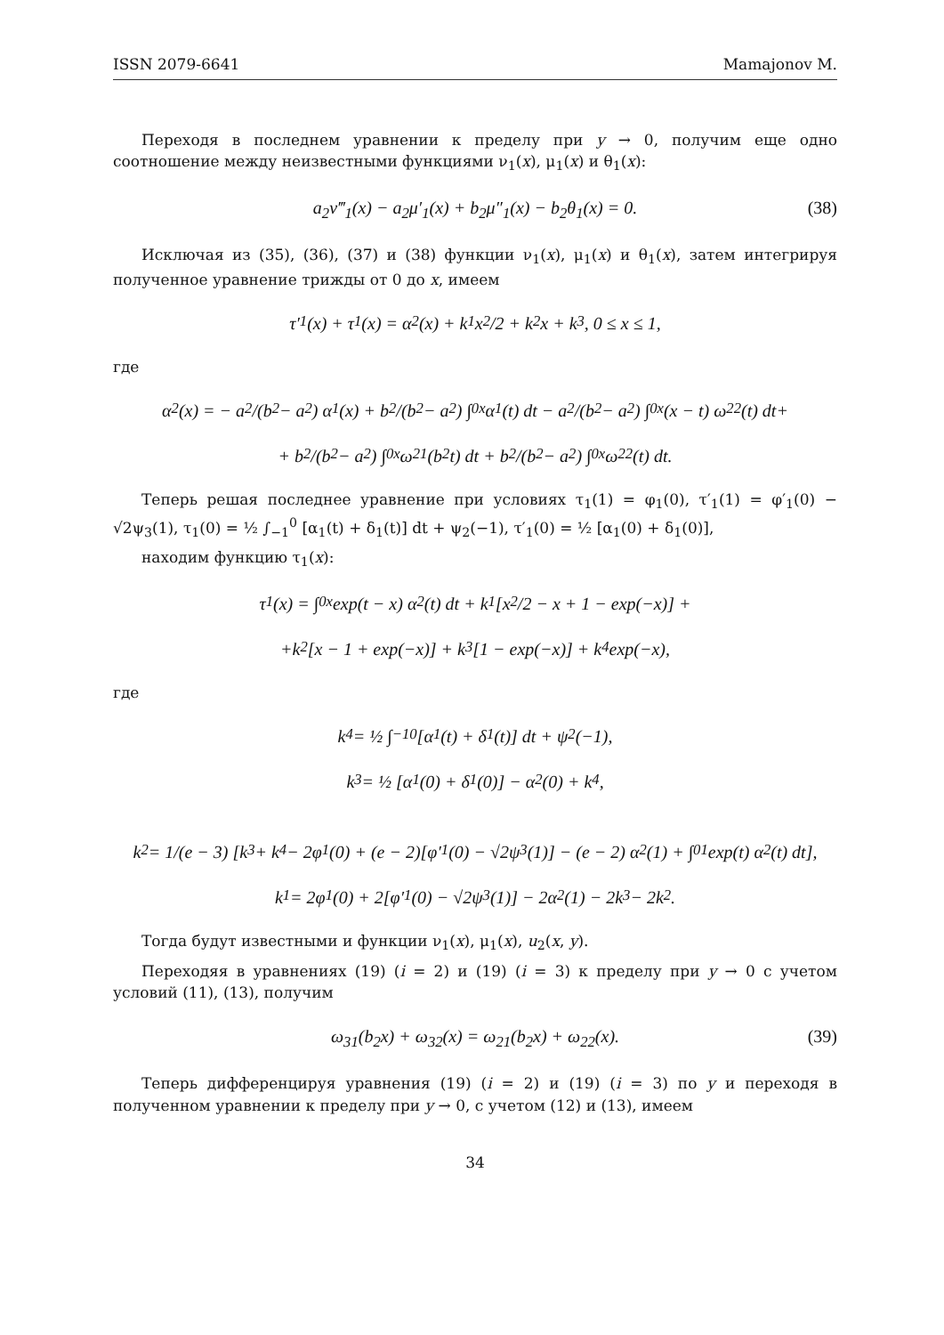ISSN 2079-6641 Mamajonov M.
Переходя в последнем уравнении к пределу при y → 0, получим еще одно соотношение между неизвестными функциями ν<sub>1</sub>(x), μ<sub>1</sub>(x) и θ<sub>1</sub>(x):
a<sub>2</sub>ν‴<sub>1</sub>(x) − a<sub>2</sub>μ′<sub>1</sub>(x) + b<sub>2</sub>μ″<sub>1</sub>(x) − b<sub>2</sub>θ<sub>1</sub>(x) = 0. (38)
Исключая из (35), (36), (37) и (38) функции ν<sub>1</sub>(x), μ<sub>1</sub>(x) и θ<sub>1</sub>(x), затем интегрируя полученное уравнение трижды от 0 до x, имеем
τ′<sub>1</sub>(x) + τ<sub>1</sub>(x) = α<sub>2</sub>(x) + k<sub>1</sub> x<sup>2</sup>/2 + k<sub>2</sub>x + k<sub>3</sub>, 0 ≤ x ≤ 1,
где
α<sub>2</sub>(x) = − a<sub>2</sub>/(b<sub>2</sub> − a<sub>2</sub>) α<sub>1</sub>(x) + b<sub>2</sub>/(b<sub>2</sub> − a<sub>2</sub>) ∫<sub>0</sub><sup>x</sup> α<sub>1</sub>(t) dt − a<sub>2</sub>/(b<sub>2</sub> − a<sub>2</sub>) ∫<sub>0</sub><sup>x</sup> (x − t) ω<sub>22</sub>(t) dt+
+ b<sub>2</sub>/(b<sub>2</sub> − a<sub>2</sub>) ∫<sub>0</sub><sup>x</sup> ω<sub>21</sub>(b<sub>2</sub>t) dt + b<sub>2</sub>/(b<sub>2</sub> − a<sub>2</sub>) ∫<sub>0</sub><sup>x</sup> ω<sub>22</sub>(t) dt.
Теперь решая последнее уравнение при условиях τ<sub>1</sub>(1) = φ<sub>1</sub>(0), τ′<sub>1</sub>(1) = φ′<sub>1</sub>(0) − √2ψ<sub>3</sub>(1), τ<sub>1</sub>(0) = ½ ∫<sub>−1</sub><sup>0</sup> [α<sub>1</sub>(t) + δ<sub>1</sub>(t)] dt + ψ<sub>2</sub>(−1), τ′<sub>1</sub>(0) = ½ [α<sub>1</sub>(0) + δ<sub>1</sub>(0)],
находим функцию τ<sub>1</sub>(x):
τ<sub>1</sub>(x) = ∫<sub>0</sub><sup>x</sup> exp(t − x) α<sub>2</sub>(t) dt + k<sub>1</sub> [x<sup>2</sup>/2 − x + 1 − exp(−x)] +
+k<sub>2</sub>[x − 1 + exp(−x)] + k<sub>3</sub>[1 − exp(−x)] + k<sub>4</sub> exp(−x),
где
k<sub>4</sub> = ½ ∫<sub>−1</sub><sup>0</sup> [α<sub>1</sub>(t) + δ<sub>1</sub>(t)] dt + ψ<sub>2</sub>(−1),
k<sub>3</sub> = ½ [α<sub>1</sub>(0) + δ<sub>1</sub>(0)] − α<sub>2</sub>(0) + k<sub>4</sub>,
k<sub>2</sub> = 1/(e − 3) [k<sub>3</sub> + k<sub>4</sub> − 2φ<sub>1</sub>(0) + (e − 2)[φ′<sub>1</sub>(0) − √2ψ<sub>3</sub>(1)] − (e − 2) α<sub>2</sub>(1) + ∫<sub>0</sub><sup>1</sup> exp(t) α<sub>2</sub>(t) dt],
k<sub>1</sub> = 2φ<sub>1</sub>(0) + 2[φ′<sub>1</sub>(0) − √2ψ<sub>3</sub>(1)] − 2α<sub>2</sub>(1) − 2k<sub>3</sub> − 2k<sub>2</sub>.
Тогда будут известными и функции ν<sub>1</sub>(x), μ<sub>1</sub>(x), u<sub>2</sub>(x, y).
Переходяя в уравнениях (19) (i = 2) и (19) (i = 3) к пределу при y → 0 с учетом условий (11), (13), получим
ω<sub>31</sub>(b<sub>2</sub>x) + ω<sub>32</sub>(x) = ω<sub>21</sub>(b<sub>2</sub>x) + ω<sub>22</sub>(x). (39)
Теперь дифференцируя уравнения (19) (i = 2) и (19) (i = 3) по y и переходя в полученном уравнении к пределу при y → 0, с учетом (12) и (13), имеем
34